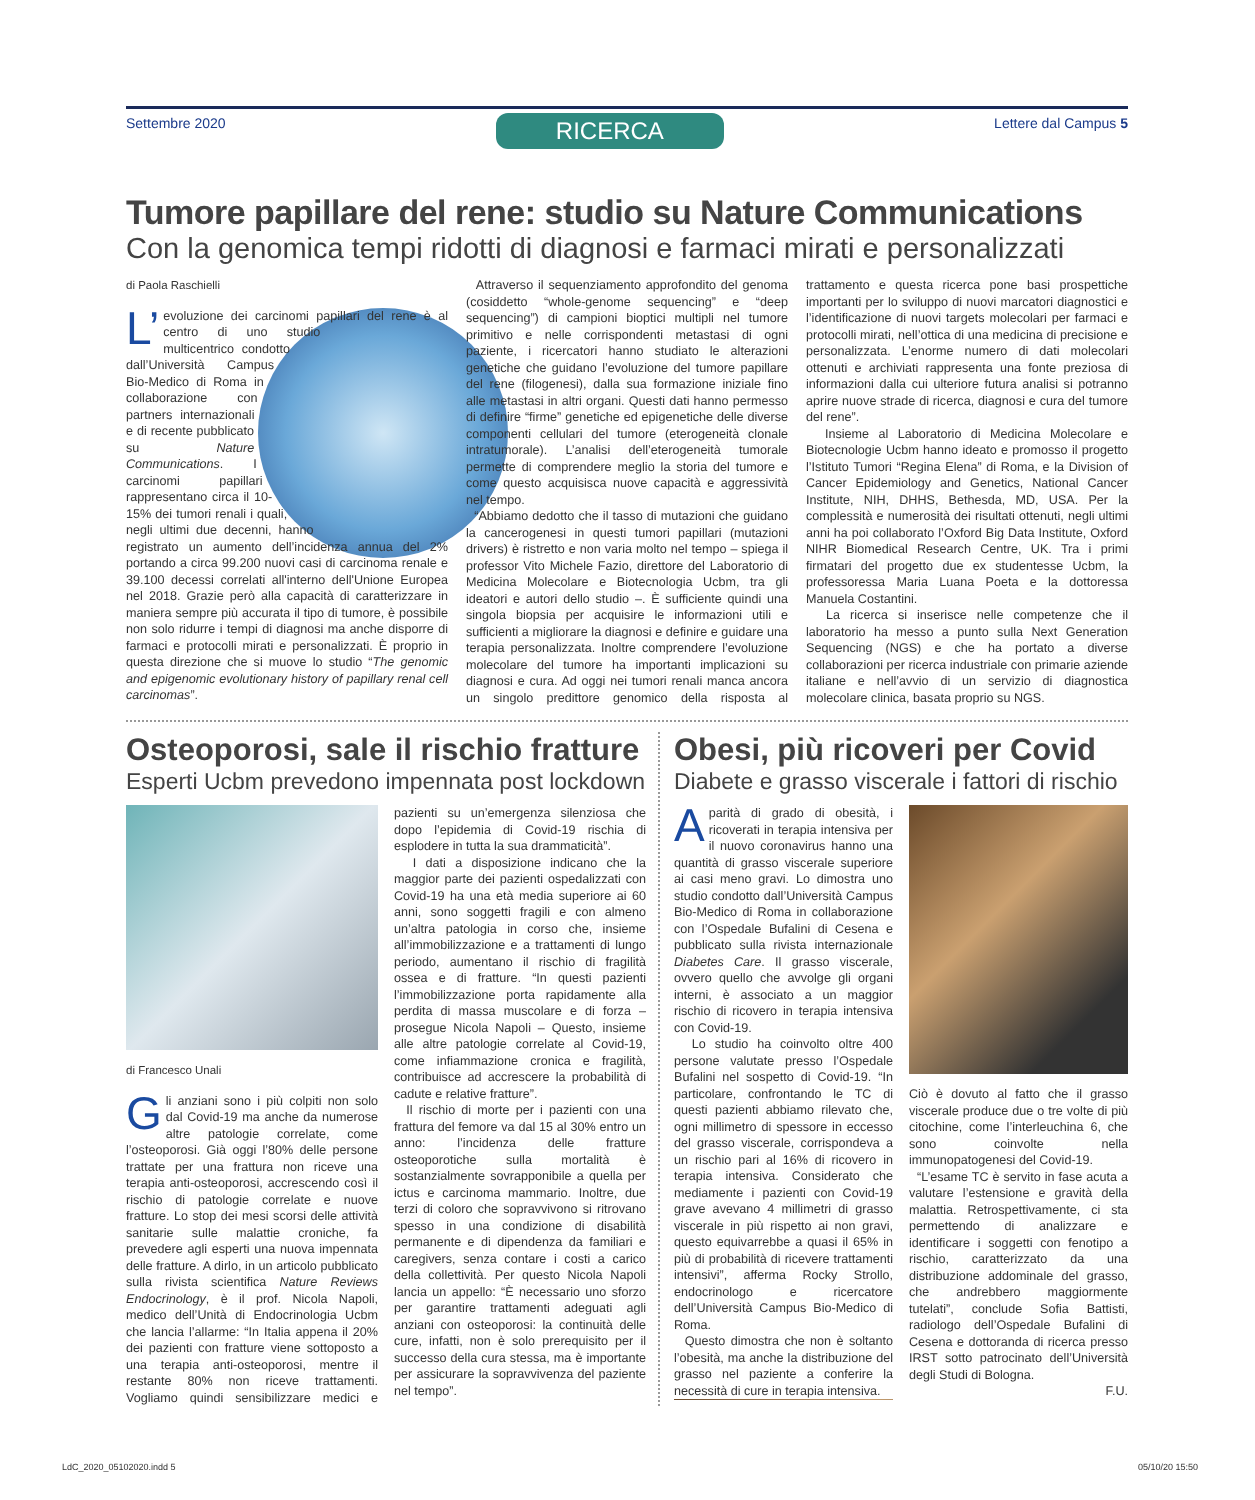Settembre 2020 RICERCA Lettere dal Campus 5
Tumore papillare del rene: studio su Nature Communications
Con la genomica tempi ridotti di diagnosi e farmaci mirati e personalizzati
di Paola Raschielli
L’ evoluzione dei carcinomi papillari del rene è al centro di uno studio multicentrico condotto dall’Università Campus Bio-Medico di Roma in collaborazione con partners internazionali e di recente pubblicato su Nature Communications. I carcinomi papillari rappresentano circa il 10-15% dei tumori renali i quali, negli ultimi due decenni, hanno registrato un aumento dell’incidenza annua del 2% portando a circa 99.200 nuovi casi di carcinoma renale e 39.100 decessi correlati all'interno dell'Unione Europea nel 2018. Grazie però alla capacità di caratterizzare in maniera sempre più accurata il tipo di tumore, è possibile non solo ridurre i tempi di diagnosi ma anche disporre di farmaci e protocolli mirati e personalizzati. È proprio in questa direzione che si muove lo studio “The genomic and epigenomic evolutionary history of papillary renal cell carcinomas”.
Attraverso il sequenziamento approfondito del genoma (cosiddetto “whole-genome sequencing” e “deep sequencing”) di campioni bioptici multipli nel tumore primitivo e nelle corrispondenti metastasi di ogni paziente, i ricercatori hanno studiato le alterazioni genetiche che guidano l’evoluzione del tumore papillare del rene (filogenesi), dalla sua formazione iniziale fino alle metastasi in altri organi. Questi dati hanno permesso di definire “firme” genetiche ed epigenetiche delle diverse componenti cellulari del tumore (eterogeneità clonale intratumorale). L’analisi dell’eterogeneità tumorale permette di comprendere meglio la storia del tumore e come questo acquisisca nuove capacità e aggressività nel tempo.
“Abbiamo dedotto che il tasso di mutazioni che guidano la cancerogenesi in questi tumori papillari (mutazioni drivers) è ristretto e non varia molto nel tempo – spiega il professor Vito Michele Fazio, direttore del Laboratorio di Medicina Molecolare e Biotecnologia Ucbm, tra gli ideatori e autori dello studio –. È sufficiente quindi una singola biopsia per acquisire le informazioni utili e sufficienti a migliorare la diagnosi e definire e guidare una terapia personalizzata. Inoltre comprendere l’evoluzione molecolare del tumore ha importanti implicazioni su diagnosi e cura. Ad oggi nei tumori renali manca ancora un singolo predittore genomico della risposta al trattamento e questa ricerca pone basi prospettiche importanti per lo sviluppo di nuovi marcatori diagnostici e l’identificazione di nuovi targets molecolari per farmaci e protocolli mirati, nell’ottica di una medicina di precisione e personalizzata. L’enorme numero di dati molecolari ottenuti e archiviati rappresenta una fonte preziosa di informazioni dalla cui ulteriore futura analisi si potranno aprire nuove strade di ricerca, diagnosi e cura del tumore del rene”.
Insieme al Laboratorio di Medicina Molecolare e Biotecnologie Ucbm hanno ideato e promosso il progetto l’Istituto Tumori “Regina Elena” di Roma, e la Division of Cancer Epidemiology and Genetics, National Cancer Institute, NIH, DHHS, Bethesda, MD, USA. Per la complessità e numerosità dei risultati ottenuti, negli ultimi anni ha poi collaborato l’Oxford Big Data Institute, Oxford NIHR Biomedical Research Centre, UK. Tra i primi firmatari del progetto due ex studentesse Ucbm, la professoressa Maria Luana Poeta e la dottoressa Manuela Costantini.
La ricerca si inserisce nelle competenze che il laboratorio ha messo a punto sulla Next Generation Sequencing (NGS) e che ha portato a diverse collaborazioni per ricerca industriale con primarie aziende italiane e nell’avvio di un servizio di diagnostica molecolare clinica, basata proprio su NGS.
Osteoporosi, sale il rischio fratture
Esperti Ucbm prevedono impennata post lockdown
di Francesco Unali
Gli anziani sono i più colpiti non solo dal Covid-19 ma anche da numerose altre patologie correlate, come l’osteoporosi. Già oggi l’80% delle persone trattate per una frattura non riceve una terapia anti-osteoporosi, accrescendo così il rischio di patologie correlate e nuove fratture. Lo stop dei mesi scorsi delle attività sanitarie sulle malattie croniche, fa prevedere agli esperti una nuova impennata delle fratture. A dirlo, in un articolo pubblicato sulla rivista scientifica Nature Reviews Endocrinology, è il prof. Nicola Napoli, medico dell’Unità di Endocrinologia Ucbm che lancia l’allarme: “In Italia appena il 20% dei pazienti con fratture viene sottoposto a una terapia anti-osteoporosi, mentre il restante 80% non riceve trattamenti. Vogliamo quindi sensibilizzare medici e pazienti su un’emergenza silenziosa che dopo l’epidemia di Covid-19 rischia di esplodere in tutta la sua drammaticità”.
I dati a disposizione indicano che la maggior parte dei pazienti ospedalizzati con Covid-19 ha una età media superiore ai 60 anni, sono soggetti fragili e con almeno un’altra patologia in corso che, insieme all’immobilizzazione e a trattamenti di lungo periodo, aumentano il rischio di fragilità ossea e di fratture. “In questi pazienti l’immobilizzazione porta rapidamente alla perdita di massa muscolare e di forza – prosegue Nicola Napoli – Questo, insieme alle altre patologie correlate al Covid-19, come infiammazione cronica e fragilità, contribuisce ad accrescere la probabilità di cadute e relative fratture”.
Il rischio di morte per i pazienti con una frattura del femore va dal 15 al 30% entro un anno: l’incidenza delle fratture osteoporotiche sulla mortalità è sostanzialmente sovrapponibile a quella per ictus e carcinoma mammario. Inoltre, due terzi di coloro che sopravvivono si ritrovano spesso in una condizione di disabilità permanente e di dipendenza da familiari e caregivers, senza contare i costi a carico della collettività. Per questo Nicola Napoli lancia un appello: “È necessario uno sforzo per garantire trattamenti adeguati agli anziani con osteoporosi: la continuità delle cure, infatti, non è solo prerequisito per il successo della cura stessa, ma è importante per assicurare la sopravvivenza del paziente nel tempo”.
Obesi, più ricoveri per Covid
Diabete e grasso viscerale i fattori di rischio
A parità di grado di obesità, i ricoverati in terapia intensiva per il nuovo coronavirus hanno una quantità di grasso viscerale superiore ai casi meno gravi. Lo dimostra uno studio condotto dall’Università Campus Bio-Medico di Roma in collaborazione con l’Ospedale Bufalini di Cesena e pubblicato sulla rivista internazionale Diabetes Care. Il grasso viscerale, ovvero quello che avvolge gli organi interni, è associato a un maggior rischio di ricovero in terapia intensiva con Covid-19.
Lo studio ha coinvolto oltre 400 persone valutate presso l’Ospedale Bufalini nel sospetto di Covid-19. “In particolare, confrontando le TC di questi pazienti abbiamo rilevato che, ogni millimetro di spessore in eccesso del grasso viscerale, corrispondeva a un rischio pari al 16% di ricovero in terapia intensiva. Considerato che mediamente i pazienti con Covid-19 grave avevano 4 millimetri di grasso viscerale in più rispetto ai non gravi, questo equivarrebbe a quasi il 65% in più di probabilità di ricevere trattamenti intensivi”, afferma Rocky Strollo, endocrinologo e ricercatore dell’Università Campus Bio-Medico di Roma.
Questo dimostra che non è soltanto l’obesità, ma anche la distribuzione del grasso nel paziente a conferire la necessità di cure in terapia intensiva.
Ciò è dovuto al fatto che il grasso viscerale produce due o tre volte di più citochine, come l’interleuchina 6, che sono coinvolte nella immunopatogenesi del Covid-19.
“L’esame TC è servito in fase acuta a valutare l’estensione e gravità della malattia. Retrospettivamente, ci sta permettendo di analizzare e identificare i soggetti con fenotipo a rischio, caratterizzato da una distribuzione addominale del grasso, che andrebbero maggiormente tutelati”, conclude Sofia Battisti, radiologo dell’Ospedale Bufalini di Cesena e dottoranda di ricerca presso IRST sotto patrocinato dell’Università degli Studi di Bologna.
F.U.
LdC_2020_05102020.indd 5 05/10/20 15:50